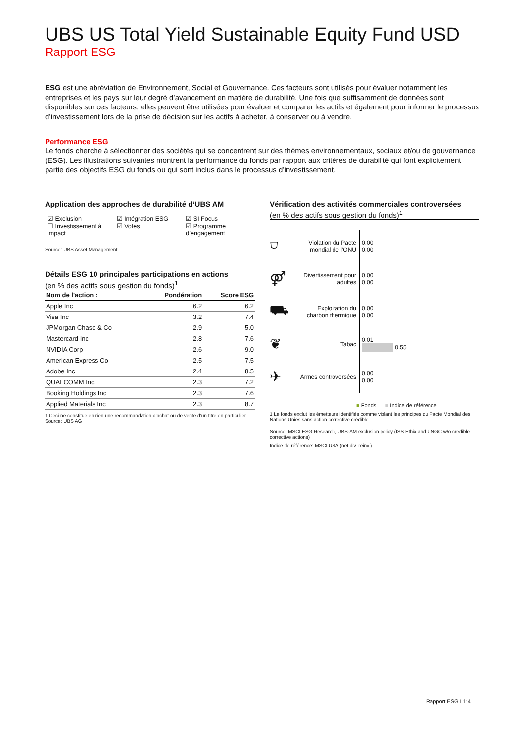UBS US Total Yield Sustainable Equity Fund USD
Rapport ESG
ESG est une abréviation de Environnement, Social et Gouvernance. Ces facteurs sont utilisés pour évaluer notamment les entreprises et les pays sur leur degré d’avancement en matière de durabilité. Une fois que suffisamment de données sont disponibles sur ces facteurs, elles peuvent être utilisées pour évaluer et comparer les actifs et également pour informer le processus d’investissement lors de la prise de décision sur les actifs à acheter, à conserver ou à vendre.
Performance ESG
Le fonds cherche à sélectionner des sociétés qui se concentrent sur des thèmes environnementaux, sociaux et/ou de gouvernance (ESG). Les illustrations suivantes montrent la performance du fonds par rapport aux critères de durabilité qui font explicitement partie des objectifs ESG du fonds ou qui sont inclus dans le processus d’investissement.
Application des approches de durabilité d’UBS AM
☑ Exclusion
☐ Investissement à impact
☑ Intégration ESG
☑ Votes
☑ SI Focus
☑ Programme d’engagement
Source: UBS Asset Management
Détails ESG 10 principales participations en actions
(en % des actifs sous gestion du fonds)<sup>1</sup>
| Nom de l'action : | Pondération | Score ESG |
| --- | --- | --- |
| Apple Inc | 6.2 | 6.2 |
| Visa Inc | 3.2 | 7.4 |
| JPMorgan Chase & Co | 2.9 | 5.0 |
| Mastercard Inc | 2.8 | 7.6 |
| NVIDIA Corp | 2.6 | 9.0 |
| American Express Co | 2.5 | 7.5 |
| Adobe Inc | 2.4 | 8.5 |
| QUALCOMM Inc | 2.3 | 7.2 |
| Booking Holdings Inc | 2.3 | 7.6 |
| Applied Materials Inc | 2.3 | 8.7 |
1 Ceci ne constitue en rien une recommandation d’achat ou de vente d’un titre en particulier
Source: UBS AG
Vérification des activités commerciales controversées
(en % des actifs sous gestion du fonds)<sup>1</sup>
⛉
Violation du Pacte mondial de l'ONU
0.00
0.00
⚤
Divertissement pour adultes
0.00
0.00
⛟
Exploitation du charbon thermique
0.00
0.00
❦
Tabac
0.01
0.55
✈
Armes controversées
0.00
0.00
■ Fonds ■ Indice de référence
1 Le fonds exclut les émetteurs identifiés comme violant les principes du Pacte Mondial des Nations Unies sans action corrective crédible.
Source: MSCI ESG Research, UBS-AM exclusion policy (ISS Ethix and UNGC w/o credible corrective actions)
Indice de référence: MSCI USA (net div. reinv.)
Rapport ESG I 1:4